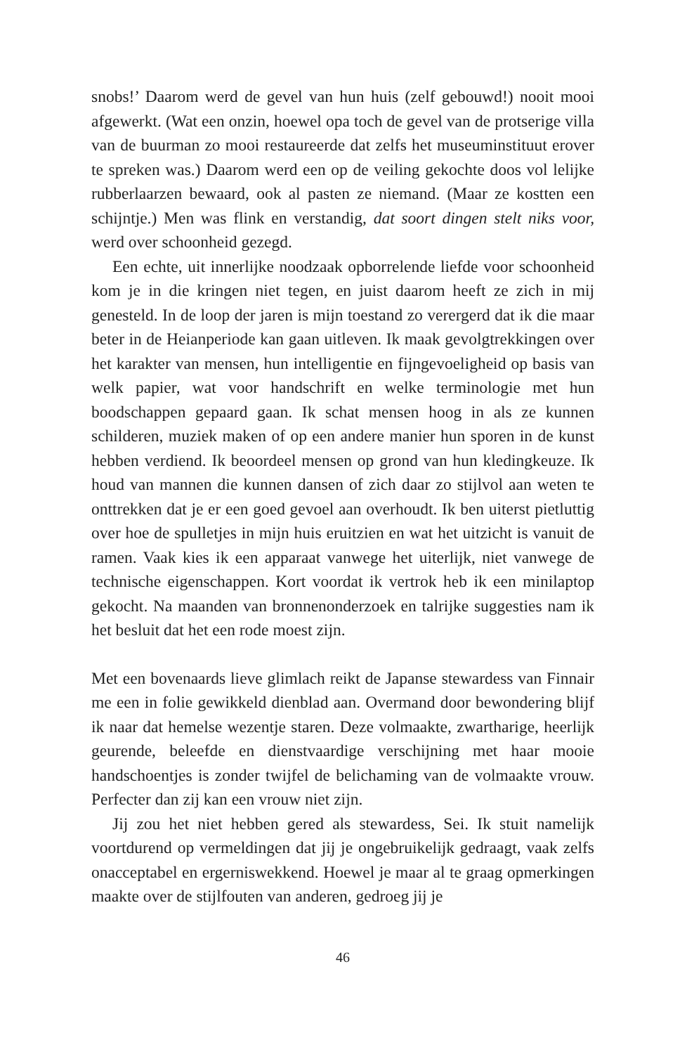snobs!’ Daarom werd de gevel van hun huis (zelf gebouwd!) nooit mooi afgewerkt. (Wat een onzin, hoewel opa toch de gevel van de protserige villa van de buurman zo mooi restaureerde dat zelfs het museuminstituut erover te spreken was.) Daarom werd een op de veiling gekochte doos vol lelijke rubberlaarzen bewaard, ook al pasten ze niemand. (Maar ze kostten een schijntje.) Men was flink en verstandig, dat soort dingen stelt niks voor, werd over schoonheid gezegd.
Een echte, uit innerlijke noodzaak opborrelende liefde voor schoonheid kom je in die kringen niet tegen, en juist daarom heeft ze zich in mij genesteld. In de loop der jaren is mijn toestand zo verergerd dat ik die maar beter in de Heianperiode kan gaan uitleven. Ik maak gevolgtrekkingen over het karakter van mensen, hun intelligentie en fijngevoeligheid op basis van welk papier, wat voor handschrift en welke terminologie met hun boodschappen gepaard gaan. Ik schat mensen hoog in als ze kunnen schilderen, muziek maken of op een andere manier hun sporen in de kunst hebben verdiend. Ik beoordeel mensen op grond van hun kledingkeuze. Ik houd van mannen die kunnen dansen of zich daar zo stijlvol aan weten te onttrekken dat je er een goed gevoel aan overhoudt. Ik ben uiterst pietluttig over hoe de spulletjes in mijn huis eruitzien en wat het uitzicht is vanuit de ramen. Vaak kies ik een apparaat vanwege het uiterlijk, niet vanwege de technische eigenschappen. Kort voordat ik vertrok heb ik een minilaptop gekocht. Na maanden van bronnenonderzoek en talrijke suggesties nam ik het besluit dat het een rode moest zijn.
Met een bovenaards lieve glimlach reikt de Japanse stewardess van Finnair me een in folie gewikkeld dienblad aan. Overmand door bewondering blijf ik naar dat hemelse wezentje staren. Deze volmaakte, zwartharige, heerlijk geurende, beleefde en dienstvaardige verschijning met haar mooie handschoentjes is zonder twijfel de belichaming van de volmaakte vrouw. Perfecter dan zij kan een vrouw niet zijn.
Jij zou het niet hebben gered als stewardess, Sei. Ik stuit namelijk voortdurend op vermeldingen dat jij je ongebruikelijk gedraagt, vaak zelfs onacceptabel en ergerniswekkend. Hoewel je maar al te graag opmerkingen maakte over de stijlfouten van anderen, gedroeg jij je
46